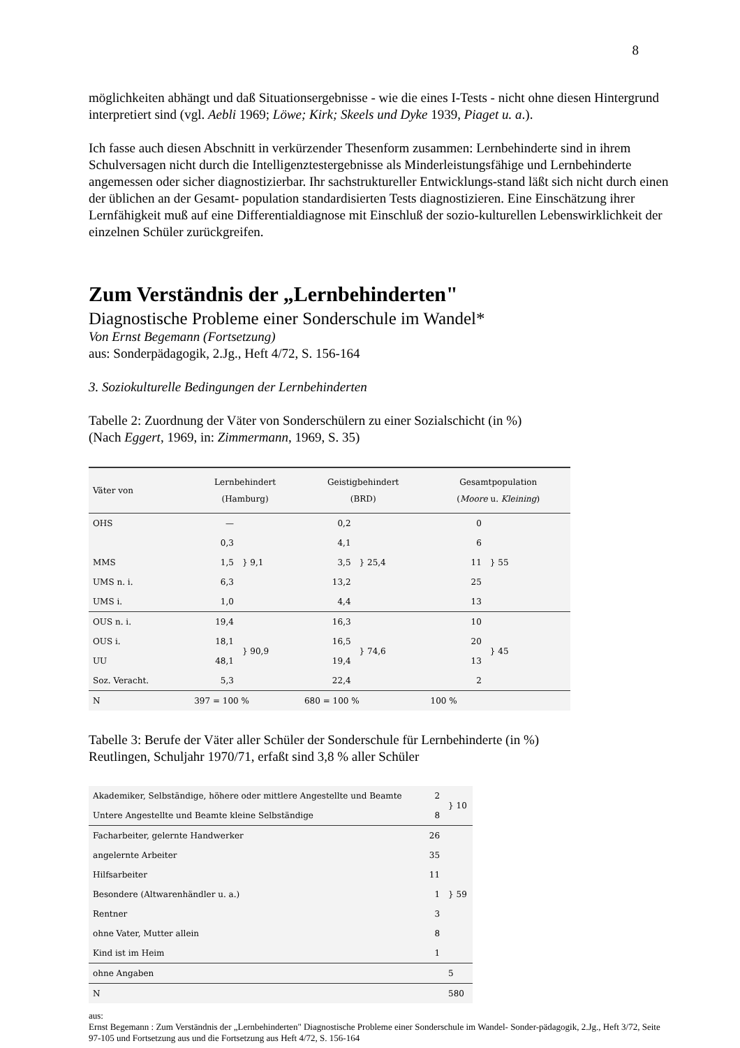8
möglichkeiten abhängt und daß Situationsergebnisse - wie die eines I-Tests - nicht ohne diesen Hintergrund interpretiert sind (vgl. Aebli 1969; Löwe; Kirk; Skeels und Dyke 1939, Piaget u. a.).
Ich fasse auch diesen Abschnitt in verkürzender Thesenform zusammen: Lernbehinderte sind in ihrem Schulversagen nicht durch die Intelligenztestergebnisse als Minderleistungsfähige und Lernbehinderte angemessen oder sicher diagnostizierbar. Ihr sachstruktureller Entwicklungs-stand läßt sich nicht durch einen der üblichen an der Gesamt- population standardisierten Tests diagnostizieren. Eine Einschätzung ihrer Lernfähigkeit muß auf eine Differentialdiagnose mit Einschluß der sozio-kulturellen Lebenswirklichkeit der einzelnen Schüler zurückgreifen.
Zum Verständnis der „Lernbehinderten"
Diagnostische Probleme einer Sonderschule im Wandel*
Von Ernst Begemann (Fortsetzung)
aus: Sonderpädagogik, 2.Jg., Heft 4/72, S. 156-164
3. Soziokulturelle Bedingungen der Lernbehinderten
Tabelle 2: Zuordnung der Väter von Sonderschülern zu einer Sozialschicht (in %)
(Nach Eggert, 1969, in: Zimmermann, 1969, S. 35)
| Väter von | Lernbehindert (Hamburg) | | Geistigbehindert (BRD) | | Gesamtpopulation ( Moore u. Kleining ) | |
| --- | --- | --- | --- | --- | --- | --- |
| OHS | — | } 9,1 | 0,2 | } 25,4 | 0 | } 55 |
| | 0,3 | | 4,1 | | 6 | |
| MMS | 1,5 | | 3,5 | | 11 | |
| UMS n. i. | 6,3 | | 13,2 | | 25 | |
| UMS i. | 1,0 | | 4,4 | | 13 | |
| OUS n. i. | 19,4 | } 90,9 | 16,3 | } 74,6 | 10 | } 45 |
| OUS i. | 18,1 | | 16,5 | | 20 | |
| UU | 48,1 | | 19,4 | | 13 | |
| Soz. Veracht. | 5,3 | | 22,4 | | 2 | |
| N | 397 = 100 % | | 680 = 100 % | | 100 % | |
Tabelle 3: Berufe der Väter aller Schüler der Sonderschule für Lernbehinderte (in %)
Reutlingen, Schuljahr 1970/71, erfaßt sind 3,8 % aller Schüler
| Akademiker, Selbständige, höhere oder mittlere Angestellte und Beamte | 2 | } 10 |
| Untere Angestellte und Beamte kleine Selbständige | 8 | |
| Facharbeiter, gelernte Handwerker | 26 | } 59 |
| angelernte Arbeiter | 35 | |
| Hilfsarbeiter | 11 | |
| Besondere (Altwarenhändler u. a.) | 1 | |
| Rentner | 3 | |
| ohne Vater, Mutter allein | 8 | |
| Kind ist im Heim | 1 | |
| ohne Angaben | | 5 |
| N | | 580 |
aus:
Ernst Begemann : Zum Verständnis der „Lernbehinderten" Diagnostische Probleme einer Sonderschule im Wandel- Sonder-pädagogik, 2.Jg., Heft 3/72, Seite 97-105 und Fortsetzung aus und die Fortsetzung aus Heft 4/72, S. 156-164